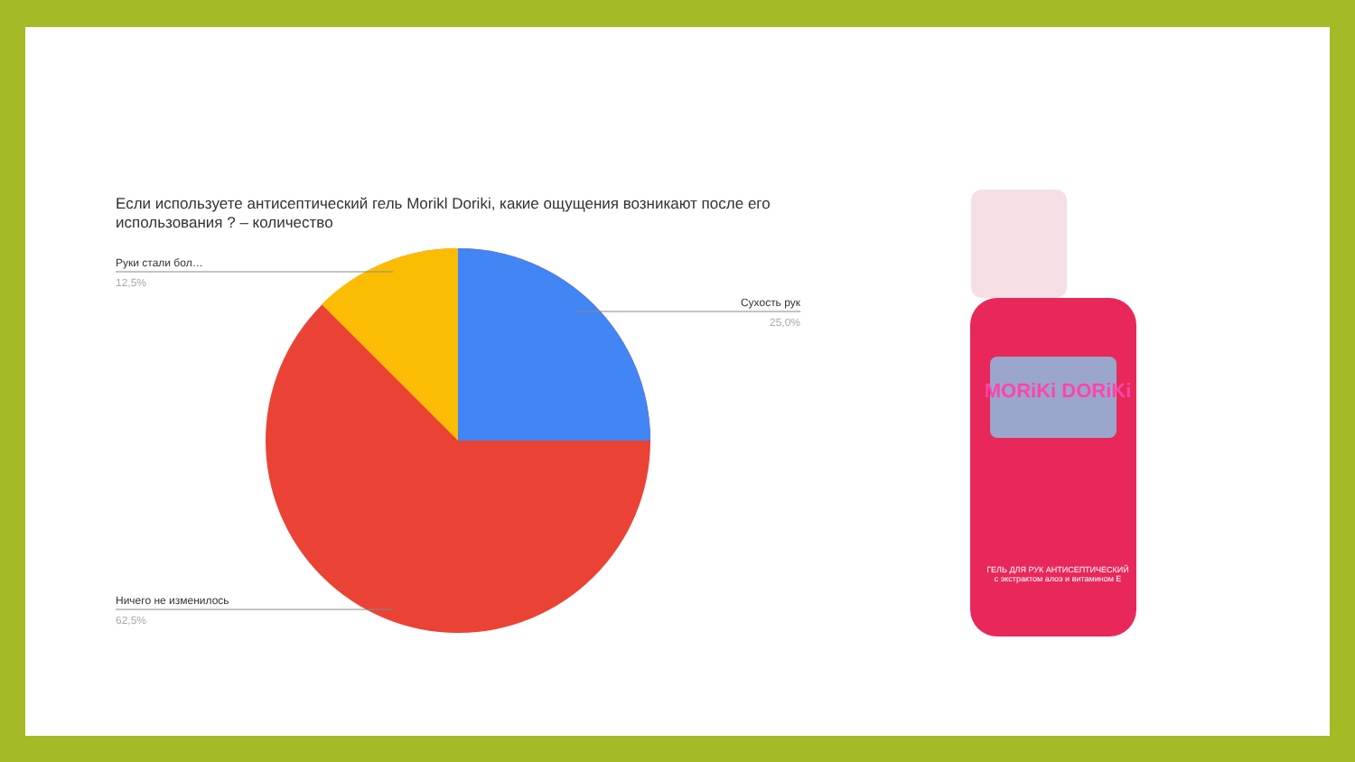Если используете антисептический гель Morikl Doriki, какие ощущения возникают после его использования ? – количество
Руки стали бол…
12,5%
Сухость рук
25,0%
Ничего не изменилось
62,5%
MORiKi DORiKi
ГЕЛЬ ДЛЯ РУК АНТИСЕПТИЧЕСКИЙ
с экстрактом алоэ и витамином Е